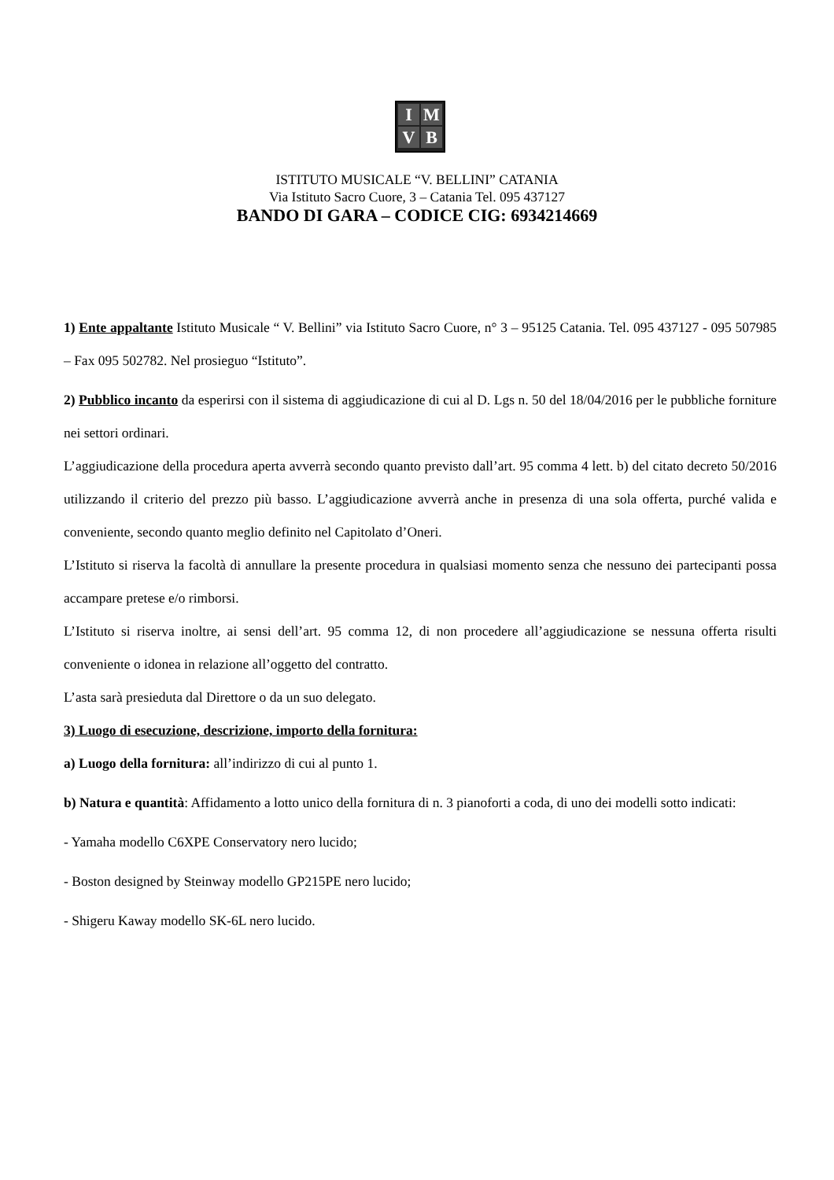IMVB
ISTITUTO MUSICALE “V. BELLINI” CATANIA
Via Istituto Sacro Cuore, 3 – Catania Tel. 095 437127
BANDO DI GARA – CODICE CIG: 6934214669
1) Ente appaltante Istituto Musicale “ V. Bellini” via Istituto Sacro Cuore, n° 3 – 95125 Catania. Tel. 095 437127 - 095 507985 – Fax 095 502782. Nel prosieguo “Istituto”.
2) Pubblico incanto da esperirsi con il sistema di aggiudicazione di cui al D. Lgs n. 50 del 18/04/2016 per le pubbliche forniture nei settori ordinari.
L’aggiudicazione della procedura aperta avverrà secondo quanto previsto dall’art. 95 comma 4 lett. b) del citato decreto 50/2016 utilizzando il criterio del prezzo più basso. L’aggiudicazione avverrà anche in presenza di una sola offerta, purché valida e conveniente, secondo quanto meglio definito nel Capitolato d’Oneri.
L’Istituto si riserva la facoltà di annullare la presente procedura in qualsiasi momento senza che nessuno dei partecipanti possa accampare pretese e/o rimborsi.
L’Istituto si riserva inoltre, ai sensi dell’art. 95 comma 12, di non procedere all’aggiudicazione se nessuna offerta risulti conveniente o idonea in relazione all’oggetto del contratto.
L’asta sarà presieduta dal Direttore o da un suo delegato.
3) Luogo di esecuzione, descrizione, importo della fornitura:
a) Luogo della fornitura: all’indirizzo di cui al punto 1.
b) Natura e quantità: Affidamento a lotto unico della fornitura di n. 3 pianoforti a coda, di uno dei modelli sotto indicati:
- Yamaha modello C6XPE Conservatory nero lucido;
- Boston designed by Steinway modello GP215PE nero lucido;
- Shigeru Kaway modello SK-6L nero lucido.